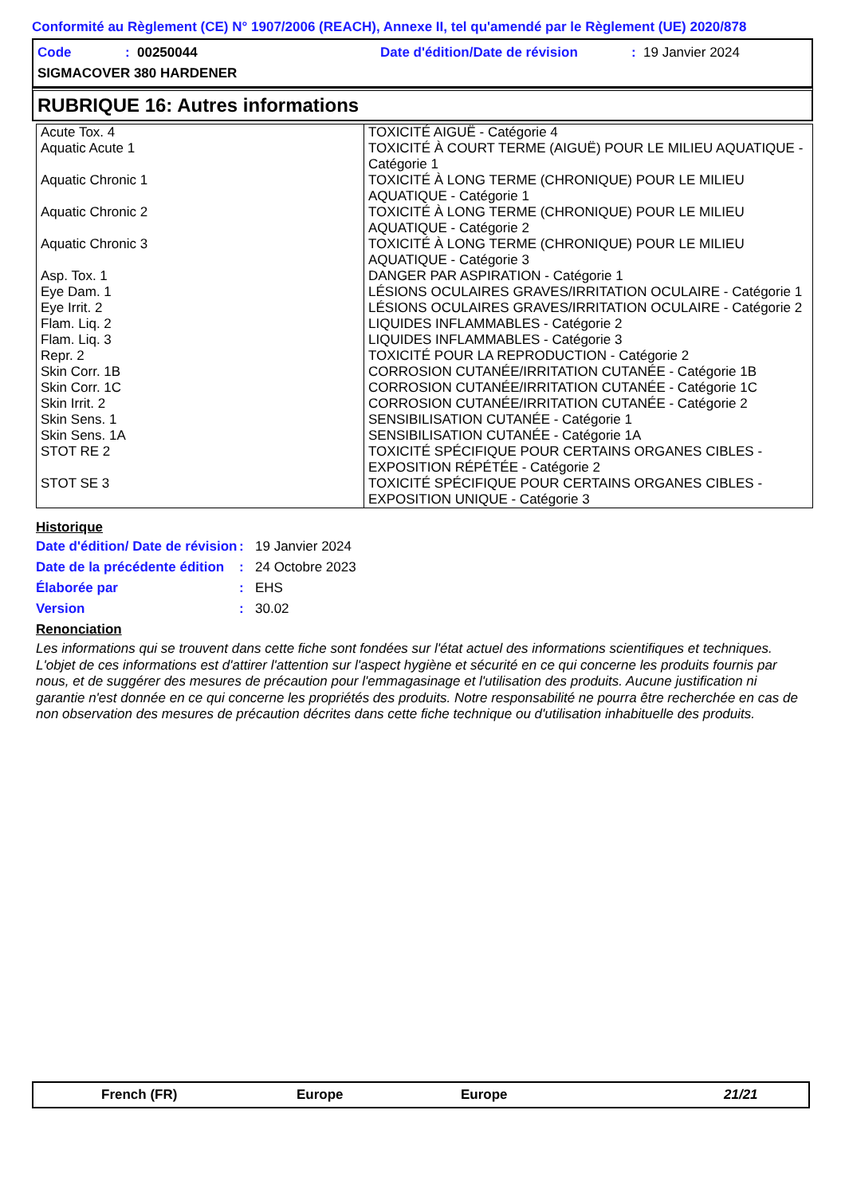Conformité au Règlement (CE) N° 1907/2006 (REACH), Annexe II, tel qu'amendé par le Règlement (UE) 2020/878
Code: 00250044 Date d'édition/Date de révision: 19 Janvier 2024
SIGMACOVER 380 HARDENER
RUBRIQUE 16: Autres informations
| Acute Tox. 4 | TOXICITÉ AIGUË - Catégorie 4 |
| Aquatic Acute 1 | TOXICITÉ À COURT TERME (AIGUË) POUR LE MILIEU AQUATIQUE - Catégorie 1 |
| Aquatic Chronic 1 | TOXICITÉ À LONG TERME (CHRONIQUE) POUR LE MILIEU AQUATIQUE - Catégorie 1 |
| Aquatic Chronic 2 | TOXICITÉ À LONG TERME (CHRONIQUE) POUR LE MILIEU AQUATIQUE - Catégorie 2 |
| Aquatic Chronic 3 | TOXICITÉ À LONG TERME (CHRONIQUE) POUR LE MILIEU AQUATIQUE - Catégorie 3 |
| Asp. Tox. 1 | DANGER PAR ASPIRATION - Catégorie 1 |
| Eye Dam. 1 | LÉSIONS OCULAIRES GRAVES/IRRITATION OCULAIRE - Catégorie 1 |
| Eye Irrit. 2 | LÉSIONS OCULAIRES GRAVES/IRRITATION OCULAIRE - Catégorie 2 |
| Flam. Liq. 2 | LIQUIDES INFLAMMABLES - Catégorie 2 |
| Flam. Liq. 3 | LIQUIDES INFLAMMABLES - Catégorie 3 |
| Repr. 2 | TOXICITÉ POUR LA REPRODUCTION - Catégorie 2 |
| Skin Corr. 1B | CORROSION CUTANÉE/IRRITATION CUTANÉE - Catégorie 1B |
| Skin Corr. 1C | CORROSION CUTANÉE/IRRITATION CUTANÉE - Catégorie 1C |
| Skin Irrit. 2 | CORROSION CUTANÉE/IRRITATION CUTANÉE - Catégorie 2 |
| Skin Sens. 1 | SENSIBILISATION CUTANÉE - Catégorie 1 |
| Skin Sens. 1A | SENSIBILISATION CUTANÉE - Catégorie 1A |
| STOT RE 2 | TOXICITÉ SPÉCIFIQUE POUR CERTAINS ORGANES CIBLES - EXPOSITION RÉPÉTÉE - Catégorie 2 |
| STOT SE 3 | TOXICITÉ SPÉCIFIQUE POUR CERTAINS ORGANES CIBLES - EXPOSITION UNIQUE - Catégorie 3 |
Historique
Date d'édition/ Date de révision: 19 Janvier 2024
Date de la précédente édition: 24 Octobre 2023
Élaborée par: EHS
Version: 30.02
Renonciation
Les informations qui se trouvent dans cette fiche sont fondées sur l'état actuel des informations scientifiques et techniques. L'objet de ces informations est d'attirer l'attention sur l'aspect hygiène et sécurité en ce qui concerne les produits fournis par nous, et de suggérer des mesures de précaution pour l'emmagasinage et l'utilisation des produits. Aucune justification ni garantie n'est donnée en ce qui concerne les propriétés des produits. Notre responsabilité ne pourra être recherchée en cas de non observation des mesures de précaution décrites dans cette fiche technique ou d'utilisation inhabituelle des produits.
French (FR) Europe Europe 21/21